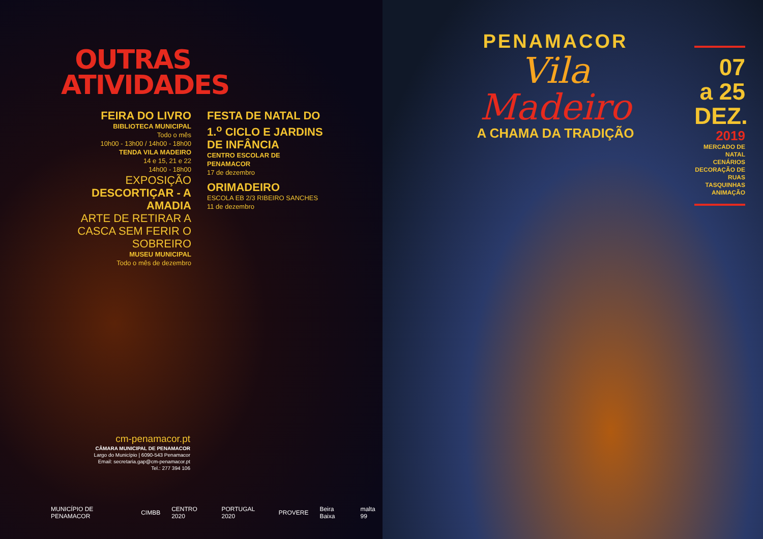OUTRAS ATIVIDADES
FEIRA DO LIVRO
BIBLIOTECA MUNICIPAL
Todo o mês
10h00 - 13h00 / 14h00 - 18h00
TENDA VILA MADEIRO
14 e 15, 21 e 22
14h00 - 18h00
EXPOSIÇÃO
DESCORTIÇAR - A AMADIA
ARTE DE RETIRAR A CASCA SEM FERIR O SOBREIRO
MUSEU MUNICIPAL
Todo o mês de dezembro
FESTA DE NATAL DO 1.<sup>o</sup> CICLO E JARDINS DE INFÂNCIA
CENTRO ESCOLAR DE PENAMACOR
17 de dezembro
ORIMADEIRO
ESCOLA EB 2/3 RIBEIRO SANCHES
11 de dezembro
cm-penamacor.pt
CÂMARA MUNICIPAL DE PENAMACOR
Largo do Município | 6090-543 Penamacor
Email: secretaria.gap@cm-penamacor.pt
Tel.: 277 394 106
MUNICÍPIO DE PENAMACOR CIMBB CENTRO 2020 PORTUGAL 2020 PROVERE Beira Baixa malta 99
PENAMACOR
Vila
Madeiro
A CHAMA DA TRADIÇÃO
07
a 25
DEZ.
2019
MERCADO DE NATAL
CENÁRIOS
DECORAÇÃO DE RUAS
TASQUINHAS
ANIMAÇÃO